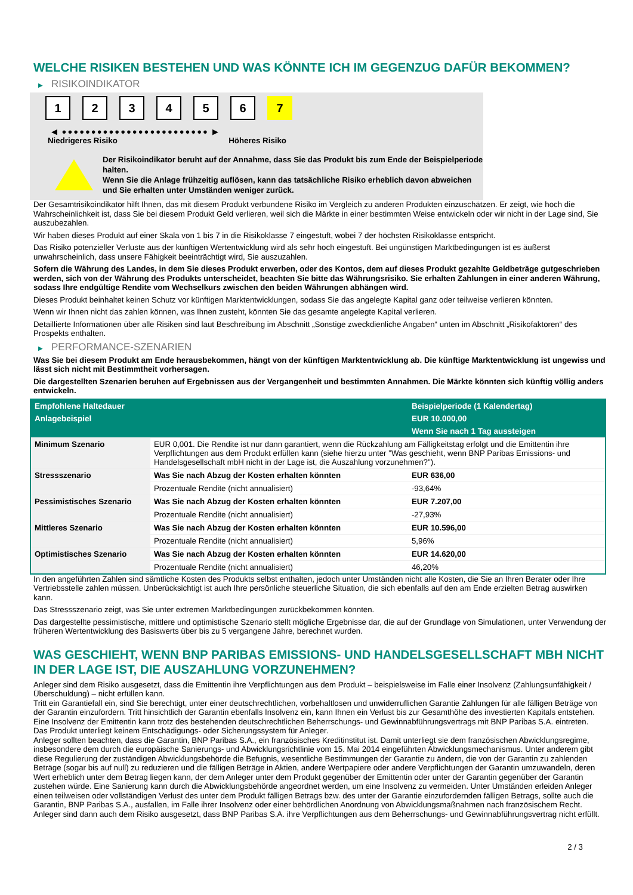WELCHE RISIKEN BESTEHEN UND WAS KÖNNTE ICH IM GEGENZUG DAFÜR BEKOMMEN?
▶ RISIKOINDIKATOR
1 2 3 4 5 6 7
◀ ●●●●●●●●●●●●●●●●●●●●●●●●● ▶
Niedrigeres Risiko Höheres Risiko
Der Risikoindikator beruht auf der Annahme, dass Sie das Produkt bis zum Ende der Beispielperiode halten.
Wenn Sie die Anlage frühzeitig auflösen, kann das tatsächliche Risiko erheblich davon abweichen und Sie erhalten unter Umständen weniger zurück.
Der Gesamtrisikoindikator hilft Ihnen, das mit diesem Produkt verbundene Risiko im Vergleich zu anderen Produkten einzuschätzen. Er zeigt, wie hoch die Wahrscheinlichkeit ist, dass Sie bei diesem Produkt Geld verlieren, weil sich die Märkte in einer bestimmten Weise entwickeln oder wir nicht in der Lage sind, Sie auszubezahlen.
Wir haben dieses Produkt auf einer Skala von 1 bis 7 in die Risikoklasse 7 eingestuft, wobei 7 der höchsten Risikoklasse entspricht.
Das Risiko potenzieller Verluste aus der künftigen Wertentwicklung wird als sehr hoch eingestuft. Bei ungünstigen Marktbedingungen ist es äußerst unwahrscheinlich, dass unsere Fähigkeit beeinträchtigt wird, Sie auszuzahlen.
Sofern die Währung des Landes, in dem Sie dieses Produkt erwerben, oder des Kontos, dem auf dieses Produkt gezahlte Geldbeträge gutgeschrieben werden, sich von der Währung des Produkts unterscheidet, beachten Sie bitte das Währungsrisiko. Sie erhalten Zahlungen in einer anderen Währung, sodass Ihre endgültige Rendite vom Wechselkurs zwischen den beiden Währungen abhängen wird.
Dieses Produkt beinhaltet keinen Schutz vor künftigen Marktentwicklungen, sodass Sie das angelegte Kapital ganz oder teilweise verlieren könnten.
Wenn wir Ihnen nicht das zahlen können, was Ihnen zusteht, könnten Sie das gesamte angelegte Kapital verlieren.
Detaillierte Informationen über alle Risiken sind laut Beschreibung im Abschnitt „Sonstige zweckdienliche Angaben“ unten im Abschnitt „Risikofaktoren“ des Prospekts enthalten.
▶ PERFORMANCE-SZENARIEN
Was Sie bei diesem Produkt am Ende herausbekommen, hängt von der künftigen Marktentwicklung ab. Die künftige Marktentwicklung ist ungewiss und lässt sich nicht mit Bestimmtheit vorhersagen.
Die dargestellten Szenarien beruhen auf Ergebnissen aus der Vergangenheit und bestimmten Annahmen. Die Märkte könnten sich künftig völlig anders entwickeln.
| Empfohlene Haltedauer | | Beispielperiode (1 Kalendertag) |
| --- | --- | --- |
| Anlagebeispiel | | EUR 10.000,00 |
| | | Wenn Sie nach 1 Tag aussteigen |
| Minimum Szenario | EUR 0,001. Die Rendite ist nur dann garantiert, wenn die Rückzahlung am Fälligkeitstag erfolgt und die Emittentin ihre Verpflichtungen aus dem Produkt erfüllen kann (siehe hierzu unter "Was geschieht, wenn BNP Paribas Emissions- und Handelsgesellschaft mbH nicht in der Lage ist, die Auszahlung vorzunehmen?"). | |
| Stressszenario | Was Sie nach Abzug der Kosten erhalten könnten | EUR 636,00 |
| | Prozentuale Rendite (nicht annualisiert) | -93,64% |
| Pessimistisches Szenario | Was Sie nach Abzug der Kosten erhalten könnten | EUR 7.207,00 |
| | Prozentuale Rendite (nicht annualisiert) | -27,93% |
| Mittleres Szenario | Was Sie nach Abzug der Kosten erhalten könnten | EUR 10.596,00 |
| | Prozentuale Rendite (nicht annualisiert) | 5,96% |
| Optimistisches Szenario | Was Sie nach Abzug der Kosten erhalten könnten | EUR 14.620,00 |
| | Prozentuale Rendite (nicht annualisiert) | 46,20% |
In den angeführten Zahlen sind sämtliche Kosten des Produkts selbst enthalten, jedoch unter Umständen nicht alle Kosten, die Sie an Ihren Berater oder Ihre Vertriebsstelle zahlen müssen. Unberücksichtigt ist auch Ihre persönliche steuerliche Situation, die sich ebenfalls auf den am Ende erzielten Betrag auswirken kann.
Das Stressszenario zeigt, was Sie unter extremen Marktbedingungen zurückbekommen könnten.
Das dargestellte pessimistische, mittlere und optimistische Szenario stellt mögliche Ergebnisse dar, die auf der Grundlage von Simulationen, unter Verwendung der früheren Wertentwicklung des Basiswerts über bis zu 5 vergangene Jahre, berechnet wurden.
WAS GESCHIEHT, WENN BNP PARIBAS EMISSIONS- UND HANDELSGESELLSCHAFT MBH NICHT IN DER LAGE IST, DIE AUSZAHLUNG VORZUNEHMEN?
Anleger sind dem Risiko ausgesetzt, dass die Emittentin ihre Verpflichtungen aus dem Produkt – beispielsweise im Falle einer Insolvenz (Zahlungsunfähigkeit / Überschuldung) – nicht erfüllen kann.
Tritt ein Garantiefall ein, sind Sie berechtigt, unter einer deutschrechtlichen, vorbehaltlosen und unwiderruflichen Garantie Zahlungen für alle fälligen Beträge von der Garantin einzufordern. Tritt hinsichtlich der Garantin ebenfalls Insolvenz ein, kann Ihnen ein Verlust bis zur Gesamthöhe des investierten Kapitals entstehen. Eine Insolvenz der Emittentin kann trotz des bestehenden deutschrechtlichen Beherrschungs- und Gewinnabführungsvertrags mit BNP Paribas S.A. eintreten.
Das Produkt unterliegt keinem Entschädigungs- oder Sicherungssystem für Anleger.
Anleger sollten beachten, dass die Garantin, BNP Paribas S.A., ein französisches Kreditinstitut ist. Damit unterliegt sie dem französischen Abwicklungsregime, insbesondere dem durch die europäische Sanierungs- und Abwicklungsrichtlinie vom 15. Mai 2014 eingeführten Abwicklungsmechanismus. Unter anderem gibt diese Regulierung der zuständigen Abwicklungsbehörde die Befugnis, wesentliche Bestimmungen der Garantie zu ändern, die von der Garantin zu zahlenden Beträge (sogar bis auf null) zu reduzieren und die fälligen Beträge in Aktien, andere Wertpapiere oder andere Verpflichtungen der Garantin umzuwandeln, deren Wert erheblich unter dem Betrag liegen kann, der dem Anleger unter dem Produkt gegenüber der Emittentin oder unter der Garantin gegenüber der Garantin zustehen würde. Eine Sanierung kann durch die Abwicklungsbehörde angeordnet werden, um eine Insolvenz zu vermeiden. Unter Umständen erleiden Anleger einen teilweisen oder vollständigen Verlust des unter dem Produkt fälligen Betrags bzw. des unter der Garantie einzufordernden fälligen Betrags, sollte auch die Garantin, BNP Paribas S.A., ausfallen, im Falle ihrer Insolvenz oder einer behördlichen Anordnung von Abwicklungsmaßnahmen nach französischem Recht. Anleger sind dann auch dem Risiko ausgesetzt, dass BNP Paribas S.A. ihre Verpflichtungen aus dem Beherrschungs- und Gewinnabführungsvertrag nicht erfüllt.
2 / 3